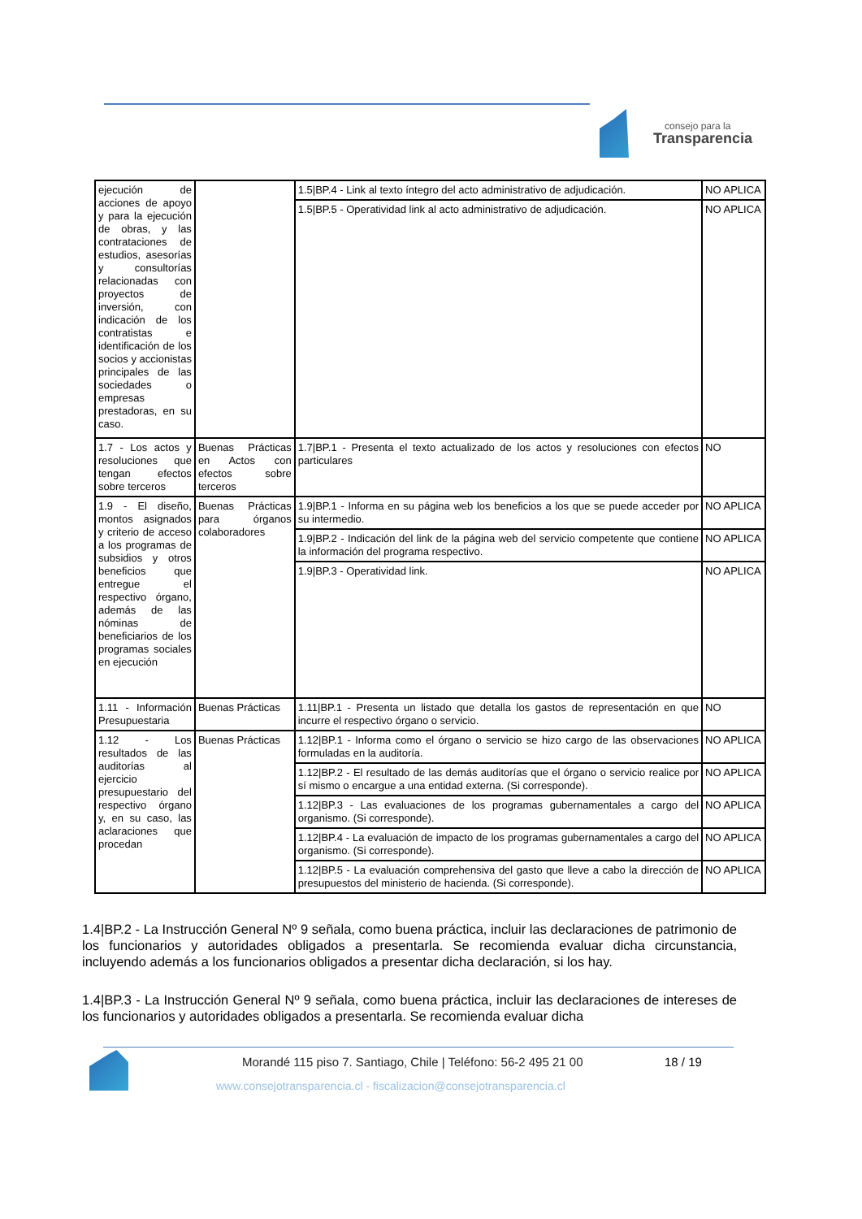consejo para la
Transparencia
| ejecución de acciones de apoyo y para la ejecución de obras, y las contrataciones de estudios, asesorías y consultorías relacionadas con proyectos de inversión, con indicación de los contratistas e identificación de los socios y accionistas principales de las sociedades o empresas prestadoras, en su caso. | | 1.5/BP.4 - Link al texto íntegro del acto administrativo de adjudicación. | NO APLICA |
| | | 1.5/BP.5 - Operatividad link al acto administrativo de adjudicación. | NO APLICA |
| 1.7 - Los actos y resoluciones que tengan efectos sobre terceros | Buenas Prácticas en Actos con efectos sobre terceros | 1.7/BP.1 - Presenta el texto actualizado de los actos y resoluciones con efectos particulares | NO |
| 1.9 - El diseño, montos asignados y criterio de acceso a los programas de subsidios y otros beneficios que entregue el respectivo órgano, además de las nóminas de beneficiarios de los programas sociales en ejecución | Buenas Prácticas para órganos colaboradores | 1.9/BP.1 - Informa en su página web los beneficios a los que se puede acceder por su intermedio. | NO APLICA |
| | | 1.9/BP.2 - Indicación del link de la página web del servicio competente que contiene la información del programa respectivo. | NO APLICA |
| | | 1.9/BP.3 - Operatividad link. | NO APLICA |
| 1.11 - Información Presupuestaria | Buenas Prácticas | 1.11/BP.1 - Presenta un listado que detalla los gastos de representación en que incurre el respectivo órgano o servicio. | NO |
| 1.12 - Los resultados de las auditorías al ejercicio presupuestario del respectivo órgano y, en su caso, las aclaraciones que procedan | Buenas Prácticas | 1.12/BP.1 - Informa como el órgano o servicio se hizo cargo de las observaciones formuladas en la auditoría. | NO APLICA |
| | | 1.12/BP.2 - El resultado de las demás auditorías que el órgano o servicio realice por sí mismo o encargue a una entidad externa. (Si corresponde). | NO APLICA |
| | | 1.12/BP.3 - Las evaluaciones de los programas gubernamentales a cargo del organismo. (Si corresponde). | NO APLICA |
| | | 1.12/BP.4 - La evaluación de impacto de los programas gubernamentales a cargo del organismo. (Si corresponde). | NO APLICA |
| | | 1.12/BP.5 - La evaluación comprehensiva del gasto que lleve a cabo la dirección de presupuestos del ministerio de hacienda. (Si corresponde). | NO APLICA |
1.4|BP.2 - La Instrucción General Nº 9 señala, como buena práctica, incluir las declaraciones de patrimonio de los funcionarios y autoridades obligados a presentarla. Se recomienda evaluar dicha circunstancia, incluyendo además a los funcionarios obligados a presentar dicha declaración, si los hay.
1.4|BP.3 - La Instrucción General Nº 9 señala, como buena práctica, incluir las declaraciones de intereses de los funcionarios y autoridades obligados a presentarla. Se recomienda evaluar dicha
Morandé 115 piso 7. Santiago, Chile | Teléfono: 56-2 495 21 00
18 / 19
www.consejotransparencia.cl - fiscalizacion@consejotransparencia.cl